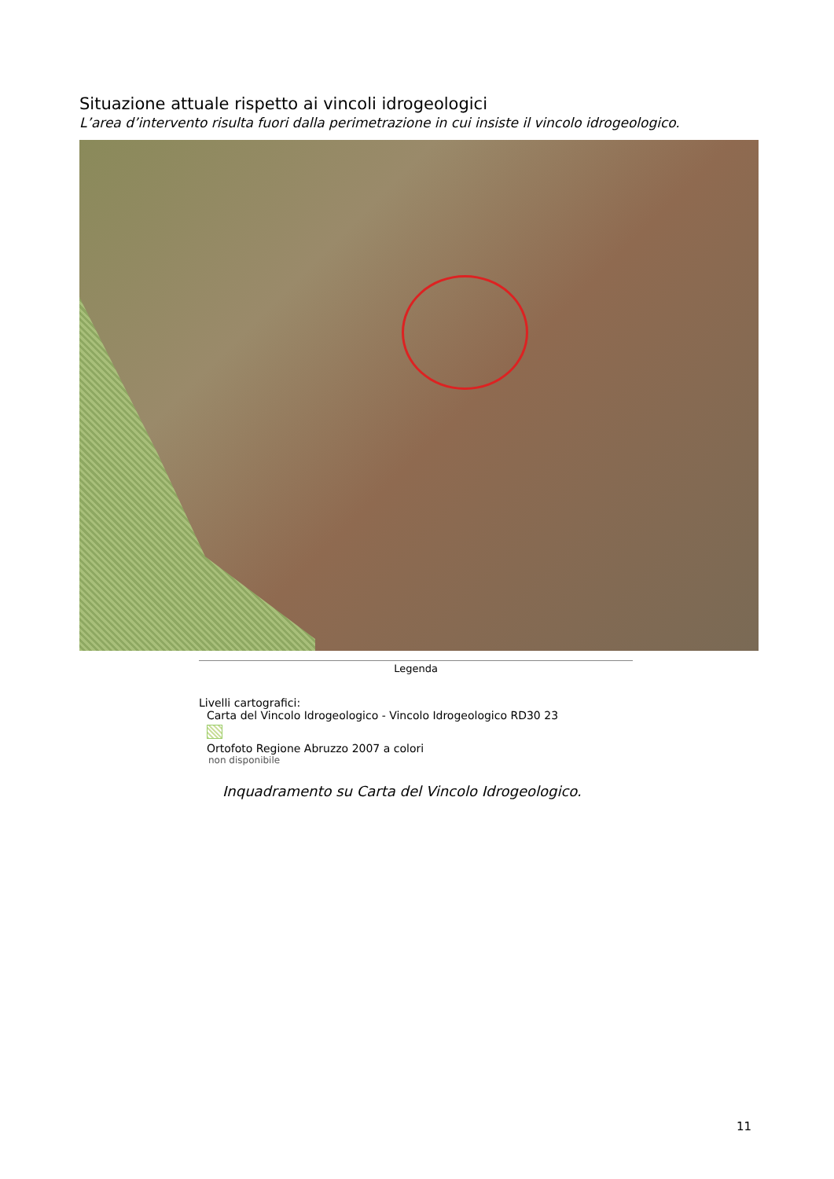Situazione attuale rispetto ai vincoli idrogeologici
L’area d’intervento risulta fuori dalla perimetrazione in cui insiste il vincolo idrogeologico.
Legenda
Livelli cartografici:
Carta del Vincolo Idrogeologico - Vincolo Idrogeologico RD30 23
Ortofoto Regione Abruzzo 2007 a colori
non disponibile
Inquadramento su Carta del Vincolo Idrogeologico.
11